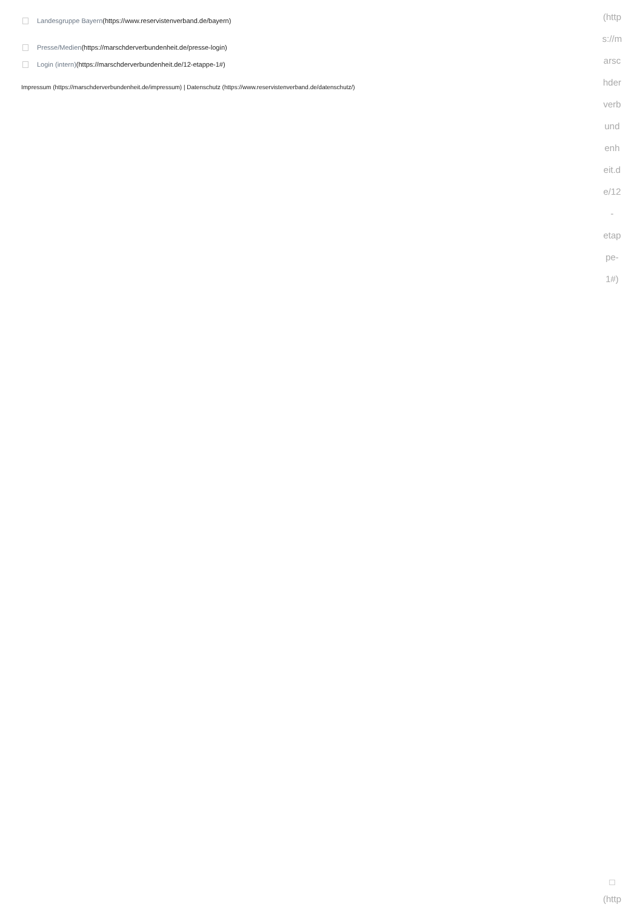Landesgruppe Bayern (https://www.reservistenverband.de/bayern)
Presse/Medien (https://marschderverbundenheit.de/presse-login)
Login (intern) (https://marschderverbundenheit.de/12-etappe-1#)
Impressum (https://marschderverbundenheit.de/impressum) | Datenschutz (https://www.reservistenverband.de/datenschutz/)
(http
s://m
arsc
hder
verb
und
enh
eit.d
e/12
-
etap
pe-
1#)
□
(http